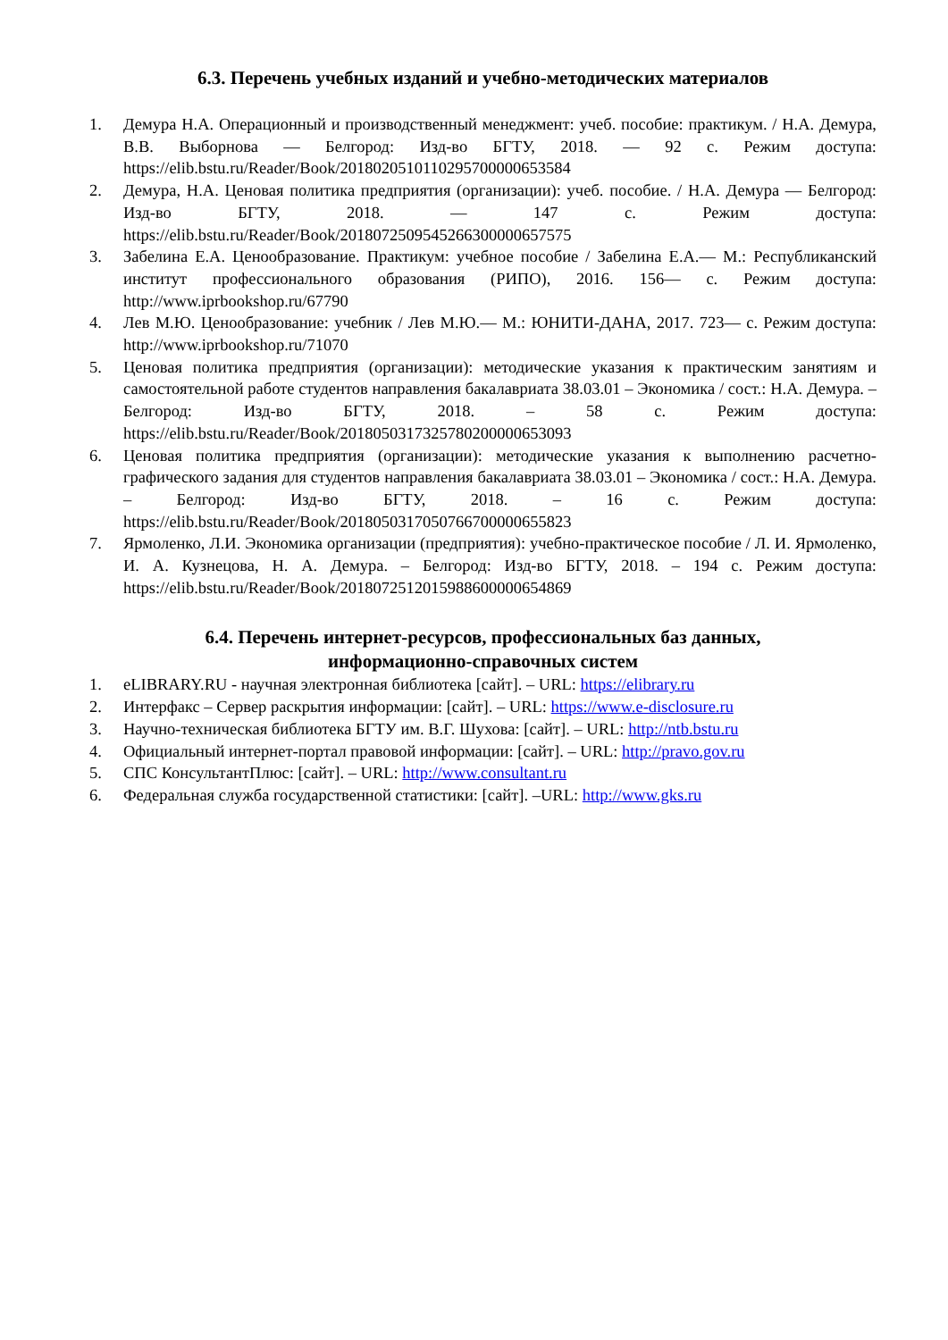6.3. Перечень учебных изданий и учебно-методических материалов
1. Демура Н.А. Операционный и производственный менеджмент: учеб. пособие: практикум. / Н.А. Демура, В.В. Выборнова — Белгород: Изд-во БГТУ, 2018. — 92 с. Режим доступа: https://elib.bstu.ru/Reader/Book/2018020510110295700000653584
2. Демура, Н.А. Ценовая политика предприятия (организации): учеб. пособие. / Н.А. Демура — Белгород: Изд-во БГТУ, 2018. — 147 с. Режим доступа: https://elib.bstu.ru/Reader/Book/2018072509545266300000657575
3. Забелина Е.А. Ценообразование. Практикум: учебное пособие / Забелина Е.А.— М.: Республиканский институт профессионального образования (РИПО), 2016. 156— с. Режим доступа: http://www.iprbookshop.ru/67790
4. Лев М.Ю. Ценообразование: учебник / Лев М.Ю.— М.: ЮНИТИ-ДАНА, 2017. 723— с. Режим доступа: http://www.iprbookshop.ru/71070
5. Ценовая политика предприятия (организации): методические указания к практическим занятиям и самостоятельной работе студентов направления бакалавриата 38.03.01 – Экономика / сост.: Н.А. Демура. – Белгород: Изд-во БГТУ, 2018. – 58 с. Режим доступа: https://elib.bstu.ru/Reader/Book/2018050317325780200000653093
6. Ценовая политика предприятия (организации): методические указания к выполнению расчетно-графического задания для студентов направления бакалавриата 38.03.01 – Экономика / сост.: Н.А. Демура. – Белгород: Изд-во БГТУ, 2018. – 16 с. Режим доступа: https://elib.bstu.ru/Reader/Book/2018050317050766700000655823
7. Ярмоленко, Л.И. Экономика организации (предприятия): учебно-практическое пособие / Л. И. Ярмоленко, И. А. Кузнецова, Н. А. Демура. – Белгород: Изд-во БГТУ, 2018. – 194 с. Режим доступа: https://elib.bstu.ru/Reader/Book/2018072512015988600000654869
6.4. Перечень интернет-ресурсов, профессиональных баз данных,
информационно-справочных систем
1. eLIBRARY.RU - научная электронная библиотека [сайт]. – URL: https://elibrary.ru
2. Интерфакс – Сервер раскрытия информации: [сайт]. – URL: https://www.e-disclosure.ru
3. Научно-техническая библиотека БГТУ им. В.Г. Шухова: [сайт]. – URL: http://ntb.bstu.ru
4. Официальный интернет-портал правовой информации: [сайт]. – URL: http://pravo.gov.ru
5. СПС КонсультантПлюс: [сайт]. – URL: http://www.consultant.ru
6. Федеральная служба государственной статистики: [сайт]. –URL: http://www.gks.ru